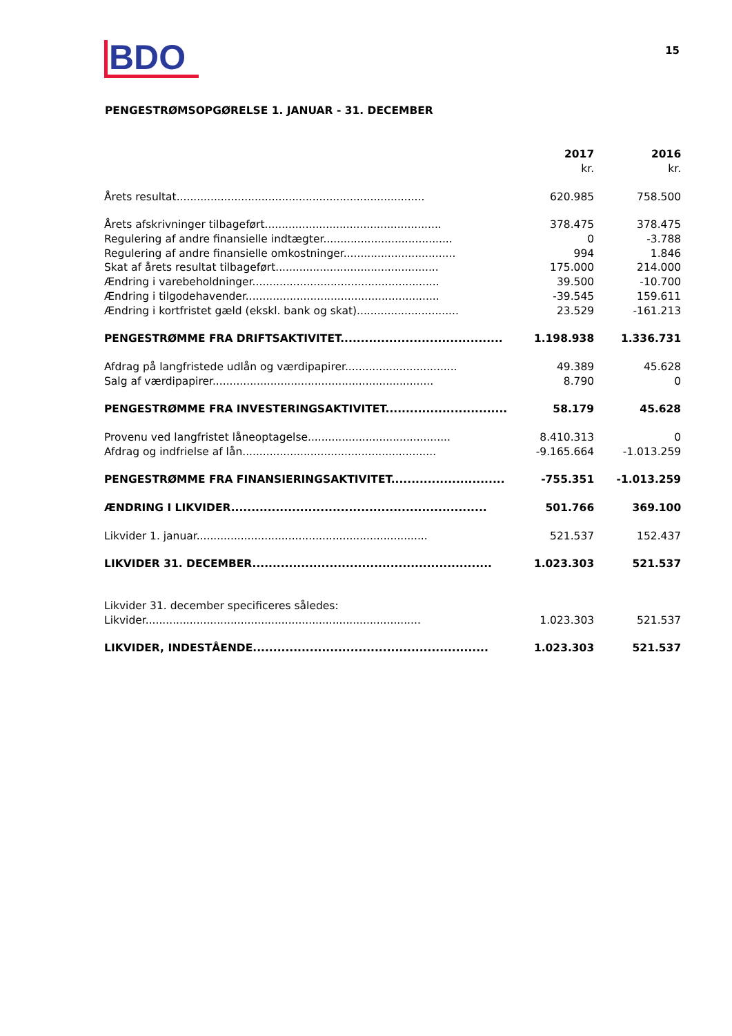BDO
15
PENGESTRØMSOPGØRELSE 1. JANUAR - 31. DECEMBER
| | 2017 | 2016 |
| | kr. | kr. |
| Årets resultat......................................................................... | 620.985 | 758.500 |
| Årets afskrivninger tilbageført.................................................... | 378.475 | 378.475 |
| Regulering af andre finansielle indtægter...................................... | 0 | -3.788 |
| Regulering af andre finansielle omkostninger................................. | 994 | 1.846 |
| Skat af årets resultat tilbageført................................................ | 175.000 | 214.000 |
| Ændring i varebeholdninger....................................................... | 39.500 | -10.700 |
| Ændring i tilgodehavender......................................................... | -39.545 | 159.611 |
| Ændring i kortfristet gæld (ekskl. bank og skat).............................. | 23.529 | -161.213 |
| PENGESTRØMME FRA DRIFTSAKTIVITET........................................ | 1.198.938 | 1.336.731 |
| Afdrag på langfristede udlån og værdipapirer................................. | 49.389 | 45.628 |
| Salg af værdipapirer................................................................. | 8.790 | 0 |
| PENGESTRØMME FRA INVESTERINGSAKTIVITET.............................. | 58.179 | 45.628 |
| Provenu ved langfristet låneoptagelse.......................................... | 8.410.313 | 0 |
| Afdrag og indfrielse af lån......................................................... | -9.165.664 | -1.013.259 |
| PENGESTRØMME FRA FINANSIERINGSAKTIVITET............................ | -755.351 | -1.013.259 |
| ÆNDRING I LIKVIDER............................................................... | 501.766 | 369.100 |
| Likvider 1. januar.................................................................... | 521.537 | 152.437 |
| LIKVIDER 31. DECEMBER........................................................... | 1.023.303 | 521.537 |
| Likvider 31. december specificeres således: | | |
| Likvider................................................................................. | 1.023.303 | 521.537 |
| LIKVIDER, INDESTÅENDE.......................................................... | 1.023.303 | 521.537 |